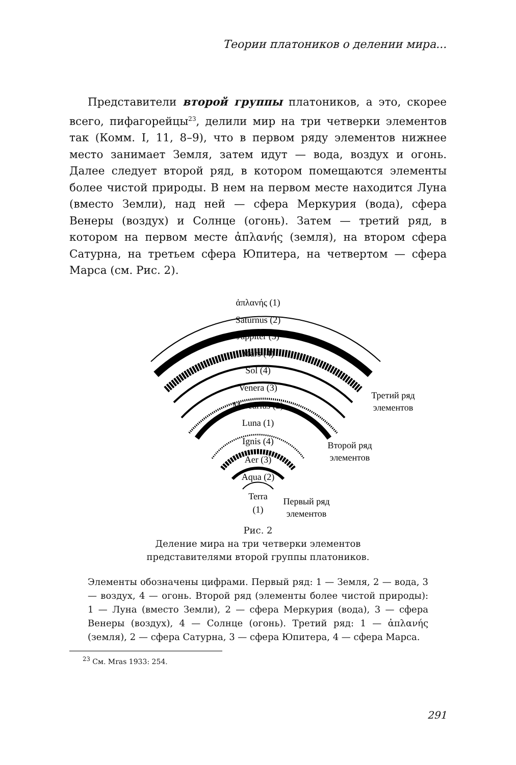Теории платоников о делении мира...
Представители второй группы платоников, а это, скорее всего, пифагорейцы<sup>23</sup>, делили мир на три четверки элементов так (Комм. I, 11, 8–9), что в первом ряду элементов нижнее место занимает Земля, затем идут — вода, воздух и огонь. Далее следует второй ряд, в котором помещаются элементы более чистой природы. В нем на первом месте находится Луна (вместо Земли), над ней — сфера Меркурия (вода), сфера Венеры (воздух) и Солнце (огонь). Затем — третий ряд, в котором на первом месте ἀπλανής (земля), на втором сфера Сатурна, на третьем сфера Юпитера, на четвертом — сфера Марса (см. Рис. 2).
ἀπλανής (1)
Saturnus (2)
Juppiter (3)
Mars (4)
Sol (4)
Venera (3)
Mercurius (2)
Luna (1)
Ignis (4)
Aer (3)
Aqua (2)
Terra
(1)
Третий ряд
элементов
Второй ряд
элементов
Первый ряд
элементов
Рис. 2
Деление мира на три четверки элементов
представителями второй группы платоников.
Элементы обозначены цифрами. Первый ряд: 1 — Земля, 2 — вода, 3 — воздух, 4 — огонь. Второй ряд (элементы более чистой природы): 1 — Луна (вместо Земли), 2 — сфера Меркурия (вода), 3 — сфера Венеры (воздух), 4 — Солнце (огонь). Третий ряд: 1 — ἀπλανής (земля), 2 — сфера Сатурна, 3 — сфера Юпитера, 4 — сфера Марса.
<sup>23</sup> См. Mras 1933: 254.
291